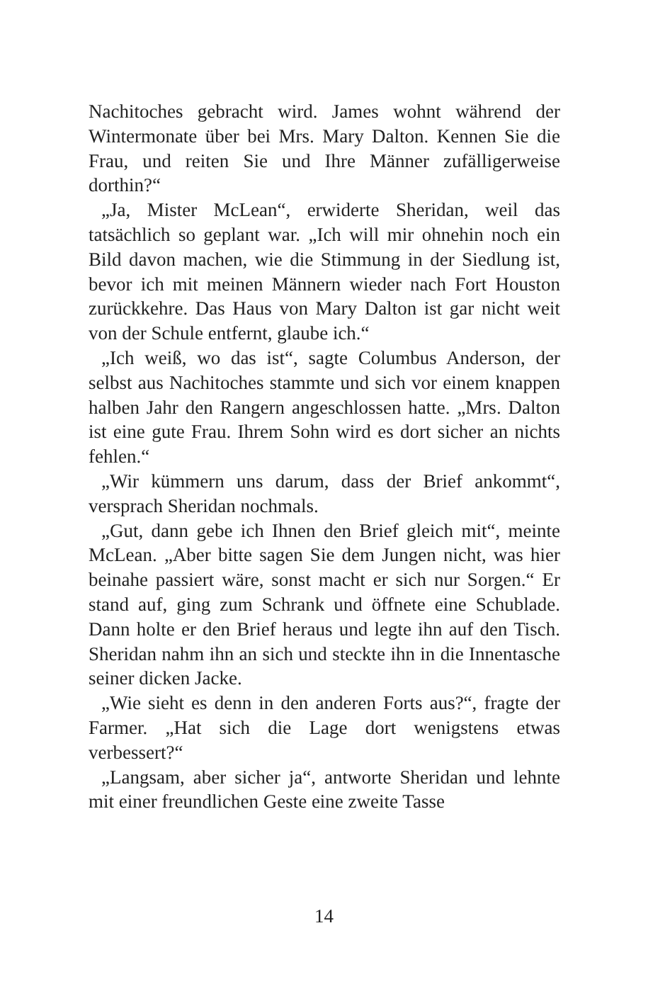Nachitoches gebracht wird. James wohnt während der Wintermonate über bei Mrs. Mary Dalton. Kennen Sie die Frau, und reiten Sie und Ihre Männer zufälligerweise dorthin?“
„Ja, Mister McLean“, erwiderte Sheridan, weil das tatsächlich so geplant war. „Ich will mir ohnehin noch ein Bild davon machen, wie die Stimmung in der Siedlung ist, bevor ich mit meinen Männern wieder nach Fort Houston zurückkehre. Das Haus von Mary Dalton ist gar nicht weit von der Schule entfernt, glaube ich.“
„Ich weiß, wo das ist“, sagte Columbus Anderson, der selbst aus Nachitoches stammte und sich vor einem knappen halben Jahr den Rangern angeschlossen hatte. „Mrs. Dalton ist eine gute Frau. Ihrem Sohn wird es dort sicher an nichts fehlen.“
„Wir kümmern uns darum, dass der Brief ankommt“, versprach Sheridan nochmals.
„Gut, dann gebe ich Ihnen den Brief gleich mit“, meinte McLean. „Aber bitte sagen Sie dem Jungen nicht, was hier beinahe passiert wäre, sonst macht er sich nur Sorgen.“ Er stand auf, ging zum Schrank und öffnete eine Schublade. Dann holte er den Brief heraus und legte ihn auf den Tisch. Sheridan nahm ihn an sich und steckte ihn in die Innentasche seiner dicken Jacke.
„Wie sieht es denn in den anderen Forts aus?“, fragte der Farmer. „Hat sich die Lage dort wenigstens etwas verbessert?“
„Langsam, aber sicher ja“, antworte Sheridan und lehnte mit einer freundlichen Geste eine zweite Tasse
14